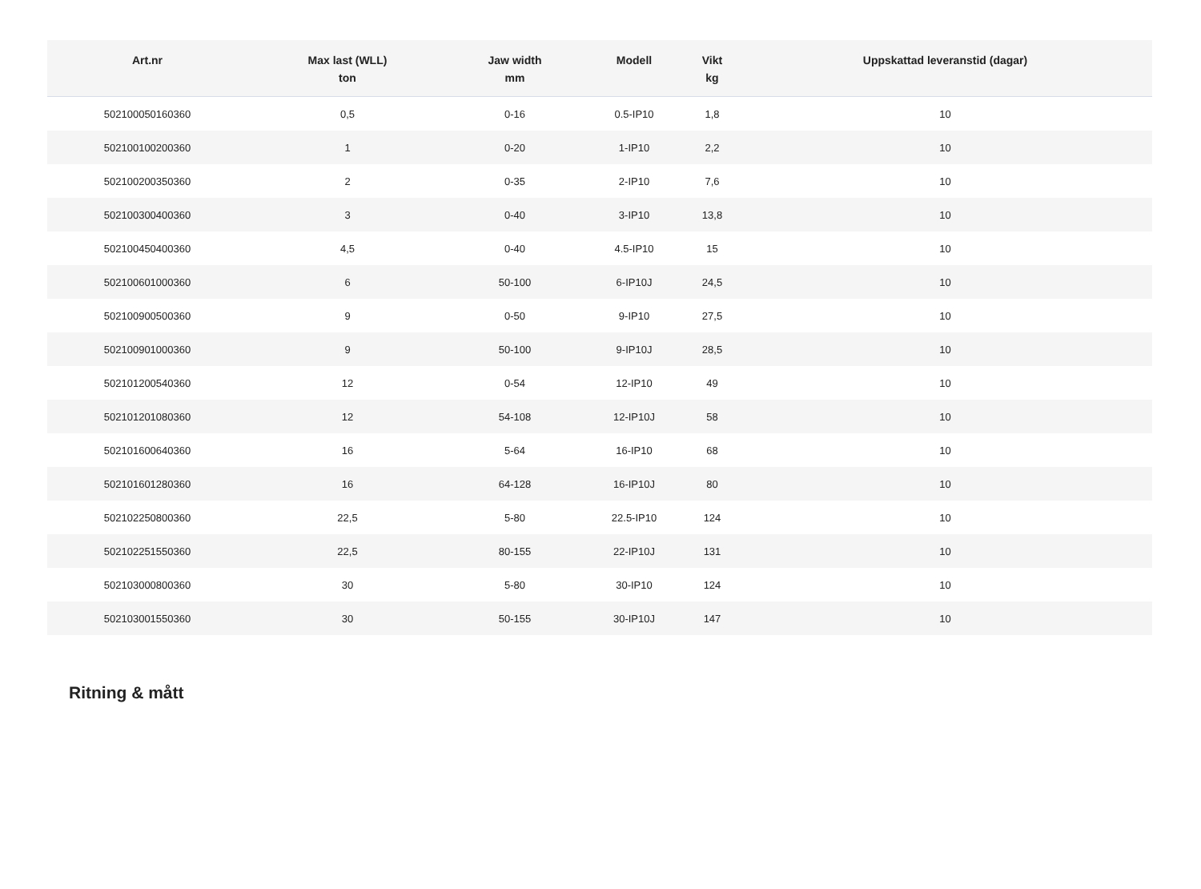| Art.nr | Max last (WLL) ton | Jaw width mm | Modell | Vikt kg | Uppskattad leveranstid (dagar) |
| --- | --- | --- | --- | --- | --- |
| 502100050160360 | 0,5 | 0-16 | 0.5-IP10 | 1,8 | 10 |
| 502100100200360 | 1 | 0-20 | 1-IP10 | 2,2 | 10 |
| 502100200350360 | 2 | 0-35 | 2-IP10 | 7,6 | 10 |
| 502100300400360 | 3 | 0-40 | 3-IP10 | 13,8 | 10 |
| 502100450400360 | 4,5 | 0-40 | 4.5-IP10 | 15 | 10 |
| 502100601000360 | 6 | 50-100 | 6-IP10J | 24,5 | 10 |
| 502100900500360 | 9 | 0-50 | 9-IP10 | 27,5 | 10 |
| 502100901000360 | 9 | 50-100 | 9-IP10J | 28,5 | 10 |
| 502101200540360 | 12 | 0-54 | 12-IP10 | 49 | 10 |
| 502101201080360 | 12 | 54-108 | 12-IP10J | 58 | 10 |
| 502101600640360 | 16 | 5-64 | 16-IP10 | 68 | 10 |
| 502101601280360 | 16 | 64-128 | 16-IP10J | 80 | 10 |
| 502102250800360 | 22,5 | 5-80 | 22.5-IP10 | 124 | 10 |
| 502102251550360 | 22,5 | 80-155 | 22-IP10J | 131 | 10 |
| 502103000800360 | 30 | 5-80 | 30-IP10 | 124 | 10 |
| 502103001550360 | 30 | 50-155 | 30-IP10J | 147 | 10 |
Ritning & mått